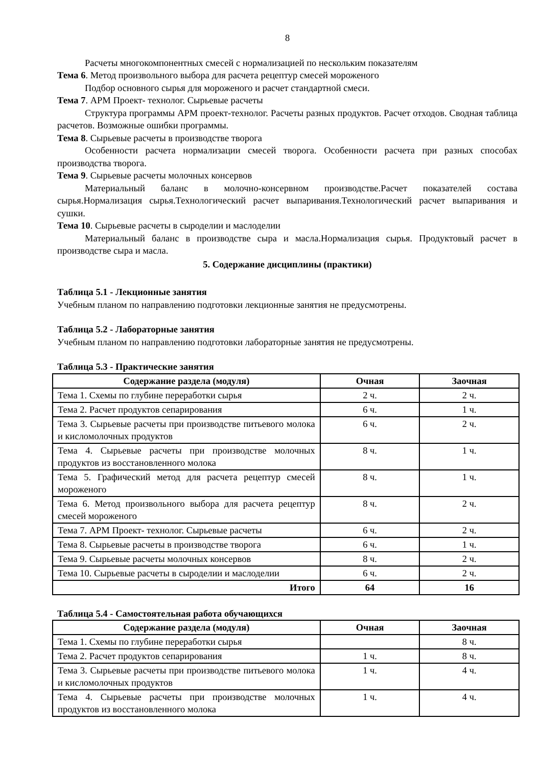8
Расчеты многокомпонентных смесей с нормализацией по нескольким показателям
Тема 6. Метод произвольного выбора для расчета рецептур смесей мороженого
Подбор основного сырья для мороженого и расчет стандартной смеси.
Тема 7. АРМ Проект- технолог. Сырьевые расчеты
Структура программы АРМ проект-технолог. Расчеты разных продуктов. Расчет отходов. Сводная таблица расчетов. Возможные ошибки программы.
Тема 8. Сырьевые расчеты в производстве творога
Особенности расчета нормализации смесей творога. Особенности расчета при разных способах производства творога.
Тема 9. Сырьевые расчеты молочных консервов
Материальный баланс в молочно-консервном производстве.Расчет показателей состава сырья.Нормализация сырья.Технологический расчет выпаривания.Технологический расчет выпаривания и сушки.
Тема 10. Сырьевые расчеты в сыроделии и маслоделии
Материальный баланс в производстве сыра и масла.Нормализация сырья. Продуктовый расчет в производстве сыра и масла.
5. Содержание дисциплины (практики)
Таблица 5.1 - Лекционные занятия
Учебным планом по направлению подготовки лекционные занятия не предусмотрены.
Таблица 5.2 - Лабораторные занятия
Учебным планом по направлению подготовки лабораторные занятия не предусмотрены.
Таблица 5.3 - Практические занятия
| Содержание раздела (модуля) | Очная | Заочная |
| --- | --- | --- |
| Тема 1. Схемы по глубине переработки сырья | 2 ч. | 2 ч. |
| Тема 2. Расчет продуктов сепарирования | 6 ч. | 1 ч. |
| Тема 3. Сырьевые расчеты при производстве питьевого молока и кисломолочных продуктов | 6 ч. | 2 ч. |
| Тема 4. Сырьевые расчеты при производстве молочных продуктов из восстановленного молока | 8 ч. | 1 ч. |
| Тема 5. Графический метод для расчета рецептур смесей мороженого | 8 ч. | 1 ч. |
| Тема 6. Метод произвольного выбора для расчета рецептур смесей мороженого | 8 ч. | 2 ч. |
| Тема 7. АРМ Проект- технолог. Сырьевые расчеты | 6 ч. | 2 ч. |
| Тема 8. Сырьевые расчеты в производстве творога | 6 ч. | 1 ч. |
| Тема 9. Сырьевые расчеты молочных консервов | 8 ч. | 2 ч. |
| Тема 10. Сырьевые расчеты в сыроделии и маслоделии | 6 ч. | 2 ч. |
| Итого | 64 | 16 |
Таблица 5.4 - Самостоятельная работа обучающихся
| Содержание раздела (модуля) | Очная | Заочная |
| --- | --- | --- |
| Тема 1. Схемы по глубине переработки сырья | | 8 ч. |
| Тема 2. Расчет продуктов сепарирования | 1 ч. | 8 ч. |
| Тема 3. Сырьевые расчеты при производстве питьевого молока и кисломолочных продуктов | 1 ч. | 4 ч. |
| Тема 4. Сырьевые расчеты при производстве молочных продуктов из восстановленного молока | 1 ч. | 4 ч. |